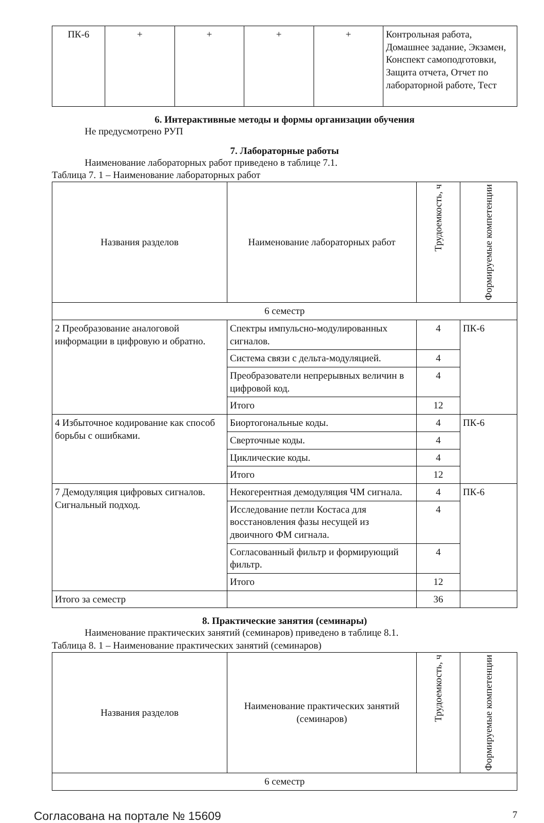| ПК-6 | + | + | + | + | Контрольная работа, Домашнее задание, Экзамен, Конспект самоподготовки, Защита отчета, Отчет по лабораторной работе, Тест |
6. Интерактивные методы и формы организации обучения
Не предусмотрено РУП
7. Лабораторные работы
Наименование лабораторных работ приведено в таблице 7.1.
Таблица 7. 1 – Наименование лабораторных работ
| Названия разделов | Наименование лабораторных работ | Трудоемкость, ч | Формируемые компетенции |
| --- | --- | --- | --- |
| 6 семестр | | | |
| 2 Преобразование аналоговой информации в цифровую и обратно. | Спектры импульсно-модулированных сигналов. | 4 | ПК-6 |
| | Система связи с дельта-модуляцией. | 4 | |
| | Преобразователи непрерывных величин в цифровой код. | 4 | |
| | Итого | 12 | |
| 4 Избыточное кодирование как способ борьбы с ошибками. | Биортогональные коды. | 4 | ПК-6 |
| | Сверточные коды. | 4 | |
| | Циклические коды. | 4 | |
| | Итого | 12 | |
| 7 Демодуляция цифровых сигналов. Сигнальный подход. | Некогерентная демодуляция ЧМ сигнала. | 4 | ПК-6 |
| | Исследование петли Костаса для восстановления фазы несущей из двоичного ФМ сигнала. | 4 | |
| | Согласованный фильтр и формирующий фильтр. | 4 | |
| | Итого | 12 | |
| Итого за семестр | | 36 | |
8. Практические занятия (семинары)
Наименование практических занятий (семинаров) приведено в таблице 8.1.
Таблица 8. 1 – Наименование практических занятий (семинаров)
| Названия разделов | Наименование практических занятий (семинаров) | Трудоемкость, ч | Формируемые компетенции |
| --- | --- | --- | --- |
| 6 семестр | | | |
Согласована на портале № 15609 7